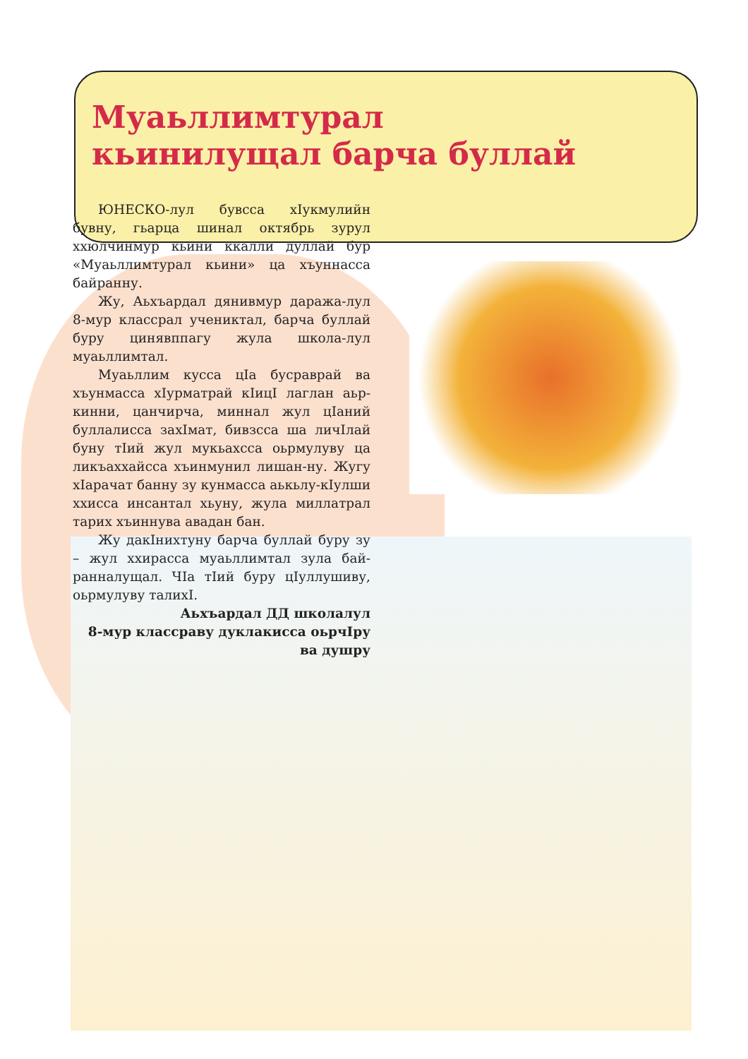Муаьллимтурал кьинилущал барча буллай
ЮНЕСКО-лул бувсса хIукмулийн бувну, гьарца шинал октябрь зурул ххюлчинмур кьини ккалли дуллай бур «Муаьллимтурал кьини» ца хъуннасса байранну.
Жу, Аьхъардал дянивмур даража-лул 8-мур классрал ученик­тал, барча буллай буру цинявппагу жула школа-лул муаьллимтал.
Муаьллим кусса цIа бусраврай ва хъунмасса хIурматрай кIицI лаглан аьр-кинни, цанчирча, миннал жул цIаний буллалисса захIмат, бивзсса ша личIлай буну тIий жул мукьахсса оьрмулуву ца ликъаххайсса хъинмунил лишан-ну. Жугу хIарачат банну зу кунмасса аькьлу-кIулши ххисса инсантал хьуну, жула миллатрал тарих хъиннува авадан бан.
Жу дакIнихтуну барча буллай буру зу – жул ххирасса муаьллимтал зула бай-ранналущал. ЧIа тIий буру цIуллушиву, оьрмулуву талихI.
Аьхъардал ДД школалул
8-мур классраву дуклакисса оьрчIру
ва душру